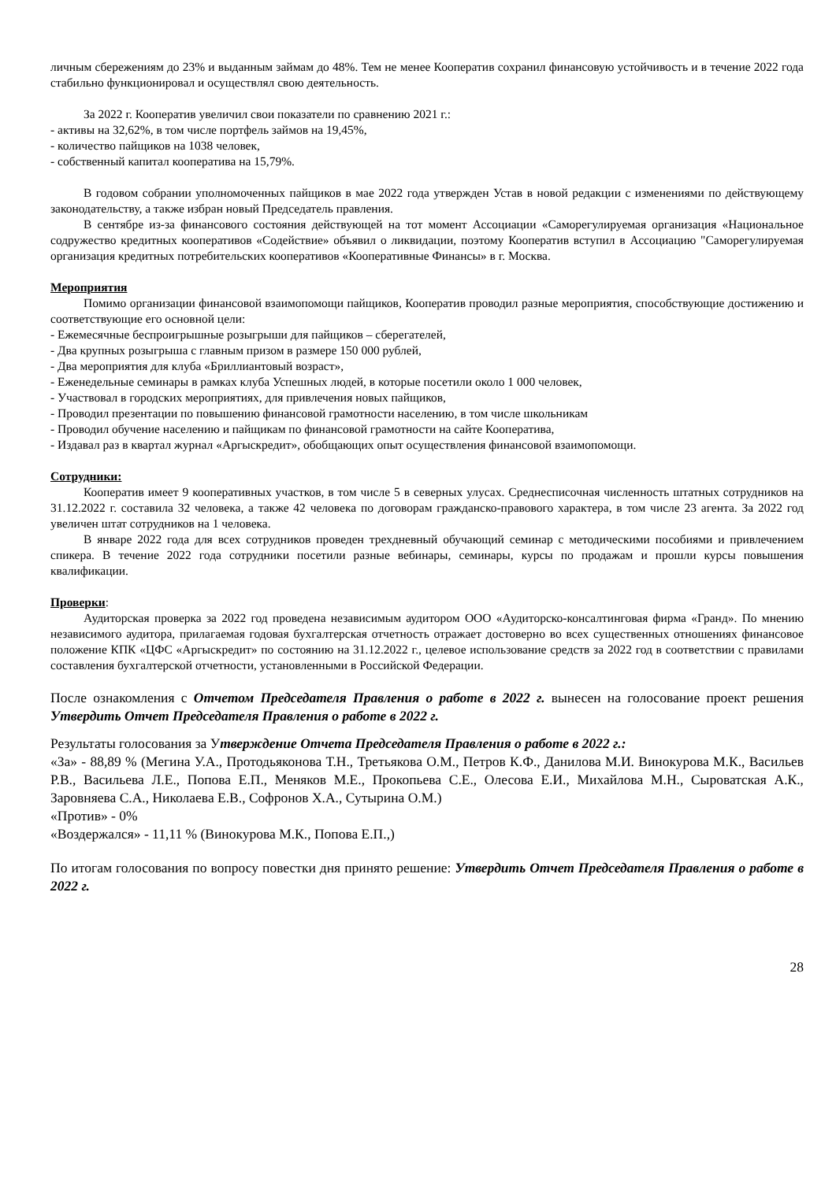личным сбережениям до 23% и выданным займам до 48%. Тем не менее Кооператив сохранил финансовую устойчивость и в течение 2022 года стабильно функционировал и осуществлял свою деятельность.
За 2022 г. Кооператив увеличил свои показатели по сравнению 2021 г.:
- активы на 32,62%, в том числе портфель займов на 19,45%,
- количество пайщиков на 1038 человек,
- собственный капитал кооператива на 15,79%.
В годовом собрании уполномоченных пайщиков в мае 2022 года утвержден Устав в новой редакции с изменениями по действующему законодательству, а также избран новый Председатель правления.
В сентябре из-за финансового состояния действующей на тот момент Ассоциации «Саморегулируемая организация «Национальное содружество кредитных кооперативов «Содействие» объявил о ликвидации, поэтому Кооператив вступил в Ассоциацию "Саморегулируемая организация кредитных потребительских кооперативов «Кооперативные Финансы» в г. Москва.
Мероприятия
Помимо организации финансовой взаимопомощи пайщиков, Кооператив проводил разные мероприятия, способствующие достижению и соответствующие его основной цели:
- Ежемесячные беспроигрышные розыгрыши для пайщиков – сберегателей,
- Два крупных розыгрыша с главным призом в размере 150 000 рублей,
- Два мероприятия для клуба «Бриллиантовый возраст»,
- Еженедельные семинары в рамках клуба Успешных людей, в которые посетили около 1 000 человек,
- Участвовал в городских мероприятиях, для привлечения новых пайщиков,
- Проводил презентации по повышению финансовой грамотности населению, в том числе школьникам
- Проводил обучение населению и пайщикам по финансовой грамотности на сайте Кооператива,
- Издавал раз в квартал журнал «Аргыскредит», обобщающих опыт осуществления финансовой взаимопомощи.
Сотрудники:
Кооператив имеет 9 кооперативных участков, в том числе 5 в северных улусах. Среднесписочная численность штатных сотрудников на 31.12.2022 г. составила 32 человека, а также 42 человека по договорам гражданско-правового характера, в том числе 23 агента. За 2022 год увеличен штат сотрудников на 1 человека.
В январе 2022 года для всех сотрудников проведен трехдневный обучающий семинар с методическими пособиями и привлечением спикера. В течение 2022 года сотрудники посетили разные вебинары, семинары, курсы по продажам и прошли курсы повышения квалификации.
Проверки:
Аудиторская проверка за 2022 год проведена независимым аудитором ООО «Аудиторско-консалтинговая фирма «Гранд». По мнению независимого аудитора, прилагаемая годовая бухгалтерская отчетность отражает достоверно во всех существенных отношениях финансовое положение КПК «ЦФС «Аргыскредит» по состоянию на 31.12.2022 г., целевое использование средств за 2022 год в соответствии с правилами составления бухгалтерской отчетности, установленными в Российской Федерации.
После ознакомления с Отчетом Председателя Правления о работе в 2022 г. вынесен на голосование проект решения Утвердить Отчет Председателя Правления о работе в 2022 г.
Результаты голосования за Утверждение Отчета Председателя Правления о работе в 2022 г.:
«За» - 88,89 % (Мегина У.А., Протодьяконова Т.Н., Третьякова О.М., Петров К.Ф., Данилова М.И. Винокурова М.К., Васильев Р.В., Васильева Л.Е., Попова Е.П., Меняков М.Е., Прокопьева С.Е., Олесова Е.И., Михайлова М.Н., Сыроватская А.К., Заровняева С.А., Николаева Е.В., Софронов Х.А., Сутырина О.М.)
«Против» - 0%
«Воздержался» - 11,11 % (Винокурова М.К., Попова Е.П.,)
По итогам голосования по вопросу повестки дня принято решение: Утвердить Отчет Председателя Правления о работе в 2022 г.
28